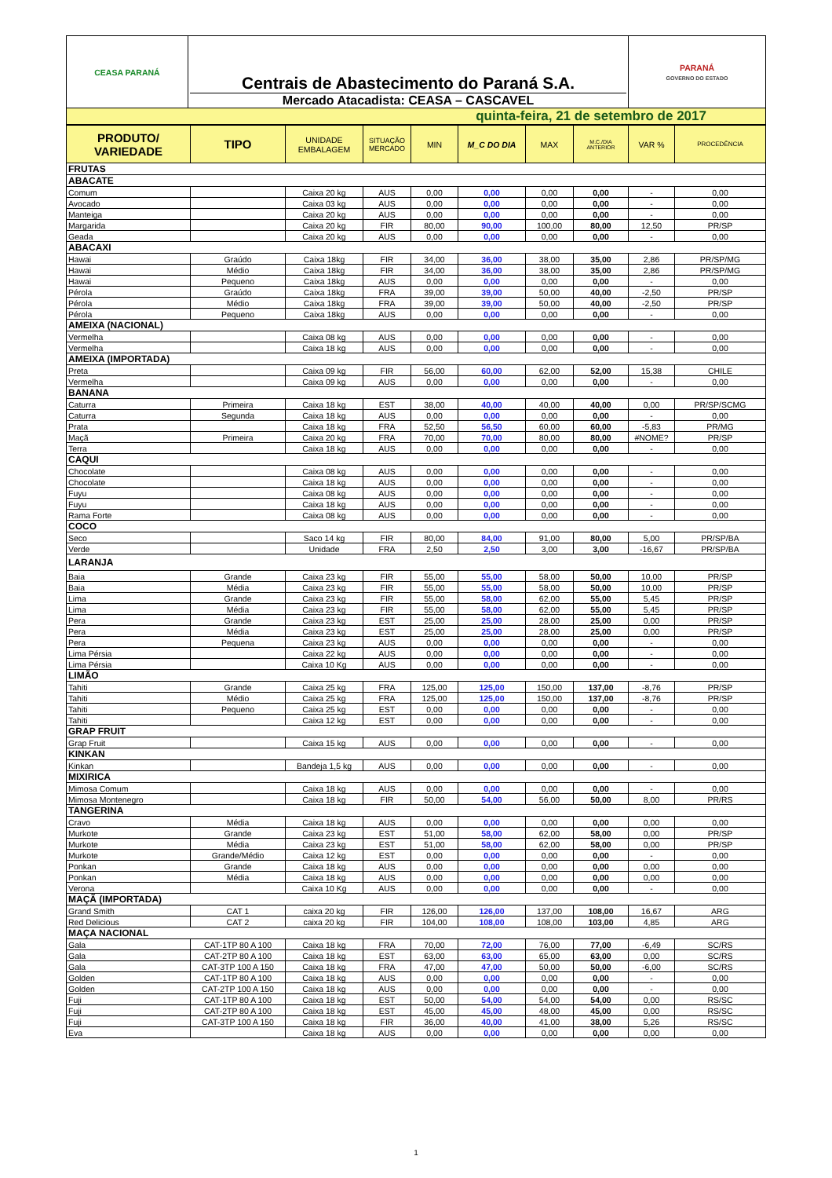| CEASA PARANÁ | Centrais de Abastecimento do Paraná S.A. Mercado Atacadista: CEASA – CASCAVEL | PARANÁ GOVERNO DO ESTADO |
| quinta-feira, 21 de setembro de 2017 | | |
| PRODUTO/ VARIEDADE | TIPO | UNIDADE EMBALAGEM | SITUAÇÃO MERCADO | MIN | M_C DO DIA | MAX | M.C./DIA ANTERIOR | VAR % | PROCEDÊNCIA |
| --- | --- | --- | --- | --- | --- | --- | --- | --- | --- |
| FRUTAS | | | | | | | | | |
| ABACATE | | | | | | | | | |
| Comum | | Caixa 20 kg | AUS | 0,00 | 0,00 | 0,00 | 0,00 | - | 0,00 |
| Avocado | | Caixa 03 kg | AUS | 0,00 | 0,00 | 0,00 | 0,00 | - | 0,00 |
| Manteiga | | Caixa 20 kg | AUS | 0,00 | 0,00 | 0,00 | 0,00 | - | 0,00 |
| Margarida | | Caixa 20 kg | FIR | 80,00 | 90,00 | 100,00 | 80,00 | 12,50 | PR/SP |
| Geada | | Caixa 20 kg | AUS | 0,00 | 0,00 | 0,00 | 0,00 | - | 0,00 |
| ABACAXI | | | | | | | | | |
| Hawai | Graúdo | Caixa 18kg | FIR | 34,00 | 36,00 | 38,00 | 35,00 | 2,86 | PR/SP/MG |
| Hawai | Médio | Caixa 18kg | FIR | 34,00 | 36,00 | 38,00 | 35,00 | 2,86 | PR/SP/MG |
| Hawai | Pequeno | Caixa 18kg | AUS | 0,00 | 0,00 | 0,00 | 0,00 | - | 0,00 |
| Pérola | Graúdo | Caixa 18kg | FRA | 39,00 | 39,00 | 50,00 | 40,00 | -2,50 | PR/SP |
| Pérola | Médio | Caixa 18kg | FRA | 39,00 | 39,00 | 50,00 | 40,00 | -2,50 | PR/SP |
| Pérola | Pequeno | Caixa 18kg | AUS | 0,00 | 0,00 | 0,00 | 0,00 | - | 0,00 |
| AMEIXA (NACIONAL) | | | | | | | | | |
| Vermelha | | Caixa 08 kg | AUS | 0,00 | 0,00 | 0,00 | 0,00 | - | 0,00 |
| Vermelha | | Caixa 18 kg | AUS | 0,00 | 0,00 | 0,00 | 0,00 | - | 0,00 |
| AMEIXA (IMPORTADA) | | | | | | | | | |
| Preta | | Caixa 09 kg | FIR | 56,00 | 60,00 | 62,00 | 52,00 | 15,38 | CHILE |
| Vermelha | | Caixa 09 kg | AUS | 0,00 | 0,00 | 0,00 | 0,00 | - | 0,00 |
| BANANA | | | | | | | | | |
| Caturra | Primeira | Caixa 18 kg | EST | 38,00 | 40,00 | 40,00 | 40,00 | 0,00 | PR/SP/SCMG |
| Caturra | Segunda | Caixa 18 kg | AUS | 0,00 | 0,00 | 0,00 | 0,00 | - | 0,00 |
| Prata | | Caixa 18 kg | FRA | 52,50 | 56,50 | 60,00 | 60,00 | -5,83 | PR/MG |
| Maçã | Primeira | Caixa 20 kg | FRA | 70,00 | 70,00 | 80,00 | 80,00 | #NOME? | PR/SP |
| Terra | | Caixa 18 kg | AUS | 0,00 | 0,00 | 0,00 | 0,00 | - | 0,00 |
| CAQUI | | | | | | | | | |
| Chocolate | | Caixa 08 kg | AUS | 0,00 | 0,00 | 0,00 | 0,00 | - | 0,00 |
| Chocolate | | Caixa 18 kg | AUS | 0,00 | 0,00 | 0,00 | 0,00 | - | 0,00 |
| Fuyu | | Caixa 08 kg | AUS | 0,00 | 0,00 | 0,00 | 0,00 | - | 0,00 |
| Fuyu | | Caixa 18 kg | AUS | 0,00 | 0,00 | 0,00 | 0,00 | - | 0,00 |
| Rama Forte | | Caixa 08 kg | AUS | 0,00 | 0,00 | 0,00 | 0,00 | - | 0,00 |
| COCO | | | | | | | | | |
| Seco | | Saco 14 kg | FIR | 80,00 | 84,00 | 91,00 | 80,00 | 5,00 | PR/SP/BA |
| Verde | | Unidade | FRA | 2,50 | 2,50 | 3,00 | 3,00 | -16,67 | PR/SP/BA |
| LARANJA | | | | | | | | | |
| Baia | Grande | Caixa 23 kg | FIR | 55,00 | 55,00 | 58,00 | 50,00 | 10,00 | PR/SP |
| Baia | Média | Caixa 23 kg | FIR | 55,00 | 55,00 | 58,00 | 50,00 | 10,00 | PR/SP |
| Lima | Grande | Caixa 23 kg | FIR | 55,00 | 58,00 | 62,00 | 55,00 | 5,45 | PR/SP |
| Lima | Média | Caixa 23 kg | FIR | 55,00 | 58,00 | 62,00 | 55,00 | 5,45 | PR/SP |
| Pera | Grande | Caixa 23 kg | EST | 25,00 | 25,00 | 28,00 | 25,00 | 0,00 | PR/SP |
| Pera | Média | Caixa 23 kg | EST | 25,00 | 25,00 | 28,00 | 25,00 | 0,00 | PR/SP |
| Pera | Pequena | Caixa 23 kg | AUS | 0,00 | 0,00 | 0,00 | 0,00 | - | 0,00 |
| Lima Pérsia | | Caixa 22 kg | AUS | 0,00 | 0,00 | 0,00 | 0,00 | - | 0,00 |
| Lima Pérsia | | Caixa 10 Kg | AUS | 0,00 | 0,00 | 0,00 | 0,00 | - | 0,00 |
| LIMÃO | | | | | | | | | |
| Tahiti | Grande | Caixa 25 kg | FRA | 125,00 | 125,00 | 150,00 | 137,00 | -8,76 | PR/SP |
| Tahiti | Médio | Caixa 25 kg | FRA | 125,00 | 125,00 | 150,00 | 137,00 | -8,76 | PR/SP |
| Tahiti | Pequeno | Caixa 25 kg | EST | 0,00 | 0,00 | 0,00 | 0,00 | - | 0,00 |
| Tahiti | | Caixa 12 kg | EST | 0,00 | 0,00 | 0,00 | 0,00 | - | 0,00 |
| GRAP FRUIT | | | | | | | | | |
| Grap Fruit | | Caixa 15 kg | AUS | 0,00 | 0,00 | 0,00 | 0,00 | - | 0,00 |
| KINKAN | | | | | | | | | |
| Kinkan | | Bandeja 1,5 kg | AUS | 0,00 | 0,00 | 0,00 | 0,00 | - | 0,00 |
| MIXIRICA | | | | | | | | | |
| Mimosa Comum | | Caixa 18 kg | AUS | 0,00 | 0,00 | 0,00 | 0,00 | - | 0,00 |
| Mimosa Montenegro | | Caixa 18 kg | FIR | 50,00 | 54,00 | 56,00 | 50,00 | 8,00 | PR/RS |
| TANGERINA | | | | | | | | | |
| Cravo | Média | Caixa 18 kg | AUS | 0,00 | 0,00 | 0,00 | 0,00 | 0,00 | 0,00 |
| Murkote | Grande | Caixa 23 kg | EST | 51,00 | 58,00 | 62,00 | 58,00 | 0,00 | PR/SP |
| Murkote | Média | Caixa 23 kg | EST | 51,00 | 58,00 | 62,00 | 58,00 | 0,00 | PR/SP |
| Murkote | Grande/Médio | Caixa 12 kg | EST | 0,00 | 0,00 | 0,00 | 0,00 | - | 0,00 |
| Ponkan | Grande | Caixa 18 kg | AUS | 0,00 | 0,00 | 0,00 | 0,00 | 0,00 | 0,00 |
| Ponkan | Média | Caixa 18 kg | AUS | 0,00 | 0,00 | 0,00 | 0,00 | 0,00 | 0,00 |
| Verona | | Caixa 10 Kg | AUS | 0,00 | 0,00 | 0,00 | 0,00 | - | 0,00 |
| MAÇÃ (IMPORTADA) | | | | | | | | | |
| Grand Smith | CAT 1 | caixa 20 kg | FIR | 126,00 | 126,00 | 137,00 | 108,00 | 16,67 | ARG |
| Red Delicious | CAT 2 | caixa 20 kg | FIR | 104,00 | 108,00 | 108,00 | 103,00 | 4,85 | ARG |
| MAÇA NACIONAL | | | | | | | | | |
| Gala | CAT-1TP 80 A 100 | Caixa 18 kg | FRA | 70,00 | 72,00 | 76,00 | 77,00 | -6,49 | SC/RS |
| Gala | CAT-2TP 80 A 100 | Caixa 18 kg | EST | 63,00 | 63,00 | 65,00 | 63,00 | 0,00 | SC/RS |
| Gala | CAT-3TP 100 A 150 | Caixa 18 kg | FRA | 47,00 | 47,00 | 50,00 | 50,00 | -6,00 | SC/RS |
| Golden | CAT-1TP 80 A 100 | Caixa 18 kg | AUS | 0,00 | 0,00 | 0,00 | 0,00 | - | 0,00 |
| Golden | CAT-2TP 100 A 150 | Caixa 18 kg | AUS | 0,00 | 0,00 | 0,00 | 0,00 | - | 0,00 |
| Fuji | CAT-1TP 80 A 100 | Caixa 18 kg | EST | 50,00 | 54,00 | 54,00 | 54,00 | 0,00 | RS/SC |
| Fuji | CAT-2TP 80 A 100 | Caixa 18 kg | EST | 45,00 | 45,00 | 48,00 | 45,00 | 0,00 | RS/SC |
| Fuji | CAT-3TP 100 A 150 | Caixa 18 kg | FIR | 36,00 | 40,00 | 41,00 | 38,00 | 5,26 | RS/SC |
| Eva | | Caixa 18 kg | AUS | 0,00 | 0,00 | 0,00 | 0,00 | 0,00 | 0,00 |
1